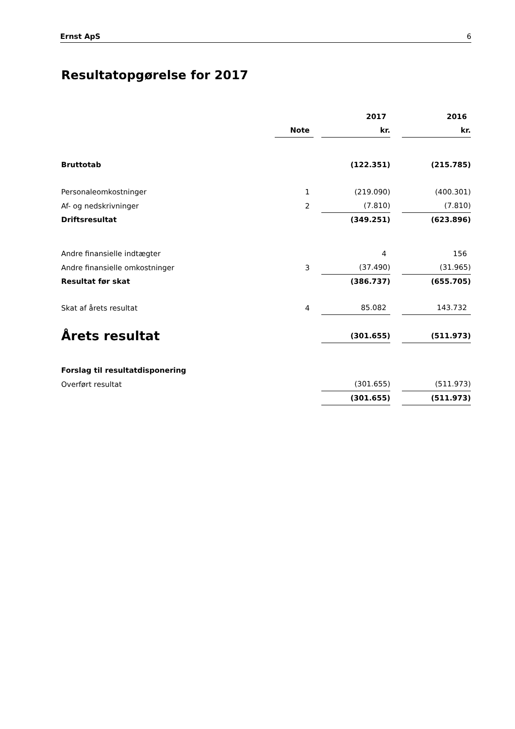Ernst ApS 6
Resultatopgørelse for 2017
| | | | 2017 | | 2016 |
| | Note | | kr. | | kr. |
| Bruttotab | | | (122.351) | | (215.785) |
| Personaleomkostninger | 1 | | (219.090) | | (400.301) |
| Af- og nedskrivninger | 2 | | (7.810) | | (7.810) |
| Driftsresultat | | | (349.251) | | (623.896) |
| Andre finansielle indtægter | | | 4 | | 156 |
| Andre finansielle omkostninger | 3 | | (37.490) | | (31.965) |
| Resultat før skat | | | (386.737) | | (655.705) |
| Skat af årets resultat | 4 | | 85.082 | | 143.732 |
| Årets resultat | | | (301.655) | | (511.973) |
| Forslag til resultatdisponering | | | | | |
| Overført resultat | | | (301.655) | | (511.973) |
| | | | (301.655) | | (511.973) |